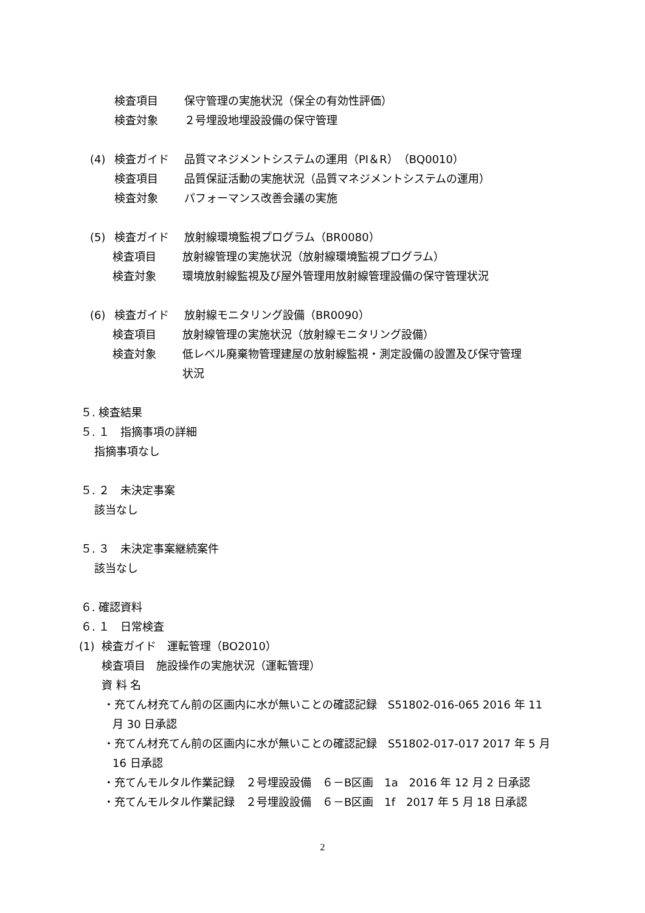検査項目 保守管理の実施状況（保全の有効性評価）
検査対象 ２号埋設地埋設設備の保守管理
(4) 検査ガイド 品質マネジメントシステムの運用（PI＆R）（BQ0010）
検査項目 品質保証活動の実施状況（品質マネジメントシステムの運用）
検査対象 パフォーマンス改善会議の実施
(5) 検査ガイド 放射線環境監視プログラム（BR0080）
検査項目 放射線管理の実施状況（放射線環境監視プログラム）
検査対象 環境放射線監視及び屋外管理用放射線管理設備の保守管理状況
(6) 検査ガイド 放射線モニタリング設備（BR0090）
検査項目 放射線管理の実施状況（放射線モニタリング設備）
検査対象 低レベル廃棄物管理建屋の放射線監視・測定設備の設置及び保守管理
状況
５. 検査結果
５. １　指摘事項の詳細
指摘事項なし
５. ２　未決定事案
該当なし
５. ３　未決定事案継続案件
該当なし
６. 確認資料
６. １　日常検査
(1) 検査ガイド　運転管理（BO2010）
検査項目　施設操作の実施状況（運転管理）
資 料 名
・充てん材充てん前の区画内に水が無いことの確認記録　S51802-016-065 2016 年 11
月 30 日承認
・充てん材充てん前の区画内に水が無いことの確認記録　S51802-017-017 2017 年 5 月
16 日承認
・充てんモルタル作業記録　２号埋設設備　６－B区画　1a　2016 年 12 月 2 日承認
・充てんモルタル作業記録　２号埋設設備　６－B区画　1f　2017 年 5 月 18 日承認
2